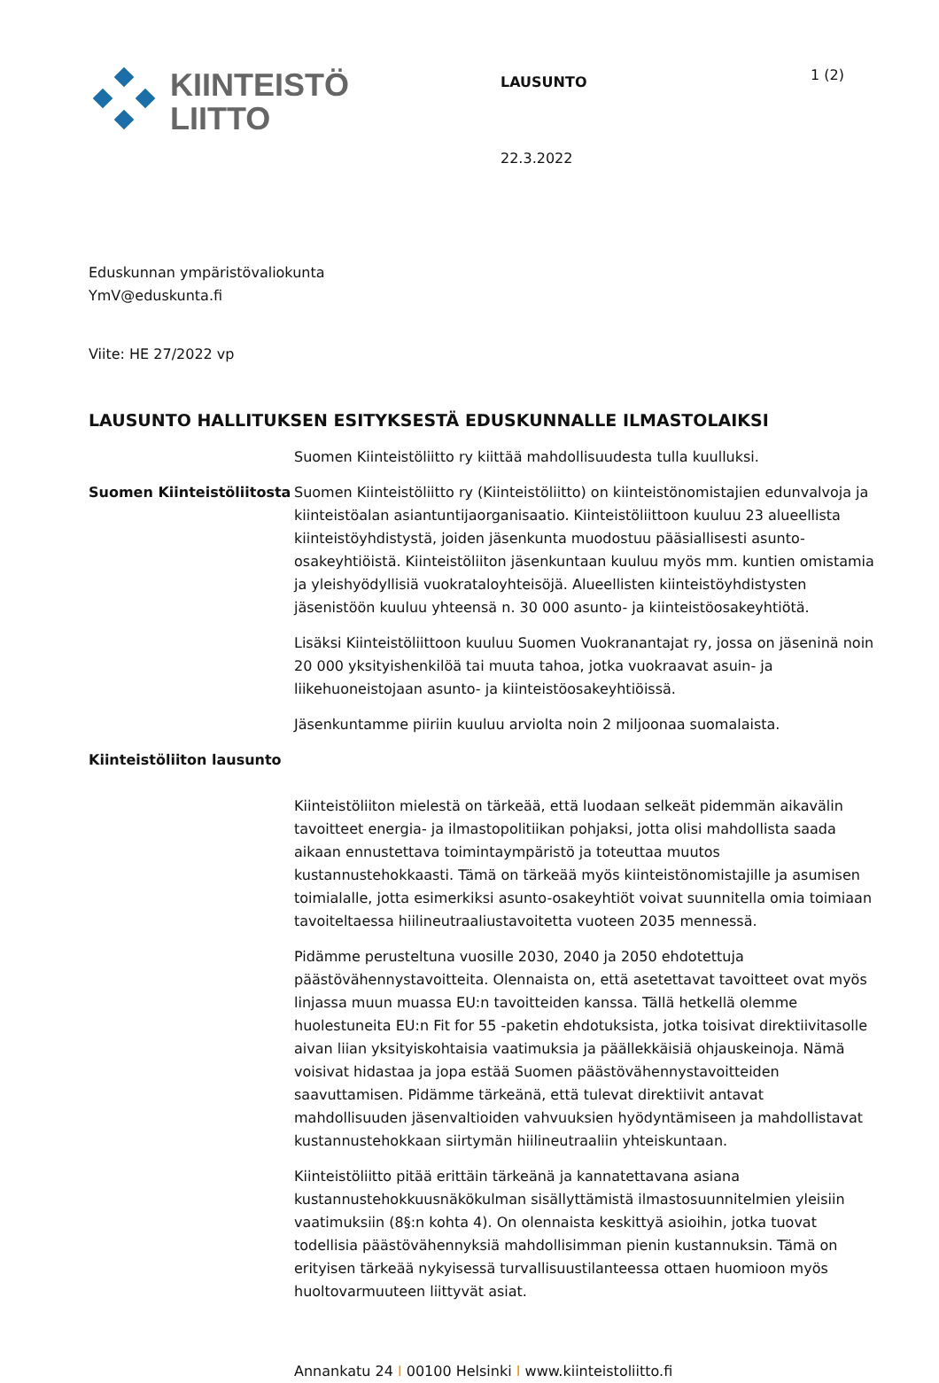KIINTEISTÖ
LIITTO
LAUSUNTO
22.3.2022
1 (2)
Eduskunnan ympäristövaliokunta
YmV@eduskunta.fi
Viite: HE 27/2022 vp
LAUSUNTO HALLITUKSEN ESITYKSESTÄ EDUSKUNNALLE ILMASTOLAIKSI
Suomen Kiinteistöliitto ry kiittää mahdollisuudesta tulla kuulluksi.
Suomen Kiinteistöliitosta
Suomen Kiinteistöliitto ry (Kiinteistöliitto) on kiinteistönomistajien edunvalvoja ja kiinteistöalan asiantuntijaorganisaatio. Kiinteistöliittoon kuuluu 23 alueellista kiinteistöyhdistystä, joiden jäsenkunta muodostuu pääsiallisesti asunto-osakeyhtiöistä. Kiinteistöliiton jäsenkuntaan kuuluu myös mm. kuntien omistamia ja yleishyödyllisiä vuokrataloyhteisöjä. Alueellisten kiinteistöyhdistysten jäsenistöön kuuluu yhteensä n. 30 000 asunto- ja kiinteistöosakeyhtiötä.
Lisäksi Kiinteistöliittoon kuuluu Suomen Vuokranantajat ry, jossa on jäseninä noin 20 000 yksityishenkilöä tai muuta tahoa, jotka vuokraavat asuin- ja liikehuoneistojaan asunto- ja kiinteistöosakeyhtiöissä.
Jäsenkuntamme piiriin kuuluu arviolta noin 2 miljoonaa suomalaista.
Kiinteistöliiton lausunto
Kiinteistöliiton mielestä on tärkeää, että luodaan selkeät pidemmän aikavälin tavoitteet energia- ja ilmastopolitiikan pohjaksi, jotta olisi mahdollista saada aikaan ennustettava toimintaympäristö ja toteuttaa muutos kustannustehokkaasti. Tämä on tärkeää myös kiinteistönomistajille ja asumisen toimialalle, jotta esimerkiksi asunto-osakeyhtiöt voivat suunnitella omia toimiaan tavoiteltaessa hiilineutraaliustavoitetta vuoteen 2035 mennessä.
Pidämme perusteltuna vuosille 2030, 2040 ja 2050 ehdotettuja päästövähennystavoitteita. Olennaista on, että asetettavat tavoitteet ovat myös linjassa muun muassa EU:n tavoitteiden kanssa. Tällä hetkellä olemme huolestuneita EU:n Fit for 55 -paketin ehdotuksista, jotka toisivat direktiivitasolle aivan liian yksityiskohtaisia vaatimuksia ja päällekkäisiä ohjauskeinoja. Nämä voisivat hidastaa ja jopa estää Suomen päästövähennystavoitteiden saavuttamisen. Pidämme tärkeänä, että tulevat direktiivit antavat mahdollisuuden jäsenvaltioiden vahvuuksien hyödyntämiseen ja mahdollistavat kustannustehokkaan siirtymän hiilineutraaliin yhteiskuntaan.
Kiinteistöliitto pitää erittäin tärkeänä ja kannatettavana asiana kustannustehokkuusnäkökulman sisällyttämistä ilmastosuunnitelmien yleisiin vaatimuksiin (8§:n kohta 4). On olennaista keskittyä asioihin, jotka tuovat todellisia päästövähennyksiä mahdollisimman pienin kustannuksin. Tämä on erityisen tärkeää nykyisessä turvallisuustilanteessa ottaen huomioon myös huoltovarmuuteen liittyvät asiat.
Annankatu 24 I 00100 Helsinki I www.kiinteistoliitto.fi